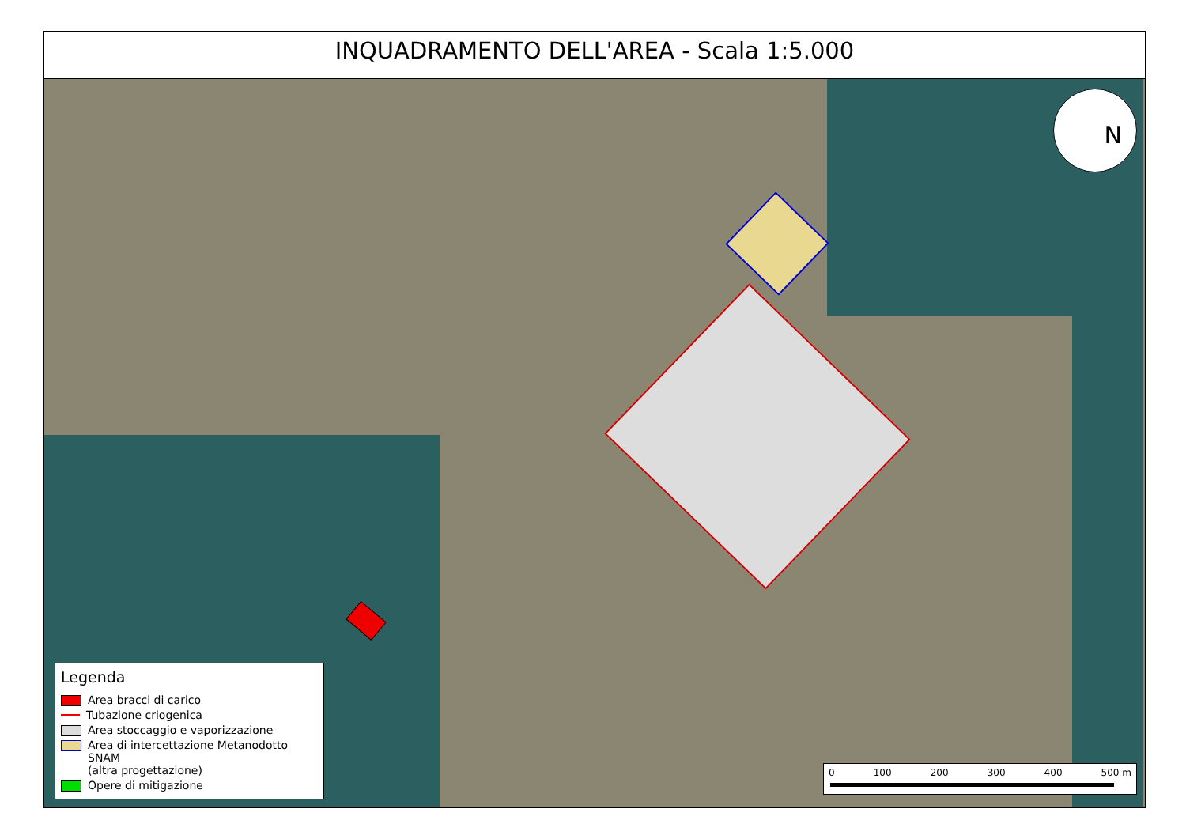INQUADRAMENTO DELL'AREA - Scala 1:5.000
N
Legenda
Area bracci di carico
Tubazione criogenica
Area stoccaggio e vaporizzazione
Area di intercettazione Metanodotto SNAM
(altra progettazione)
Opere di mitigazione
0 100 200 300 400 500 m